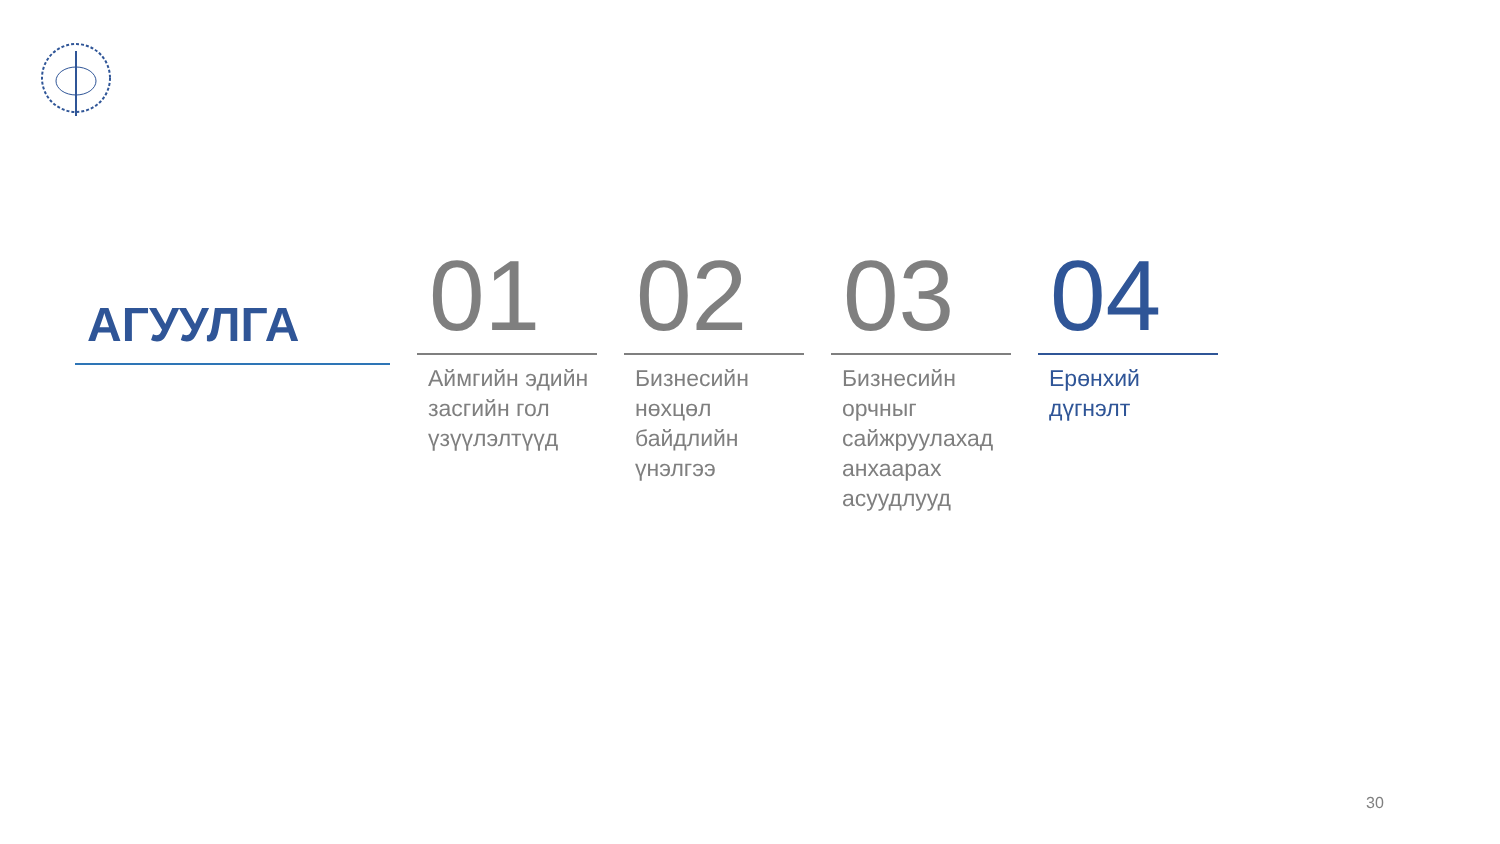АГУУЛГА
01
Аймгийн эдийн засгийн гол үзүүлэлтүүд
02
Бизнесийн нөхцөл байдлийн үнэлгээ
03
Бизнесийн орчныг сайжруулахад анхаарах асуудлууд
04
Ерөнхий дүгнэлт
30